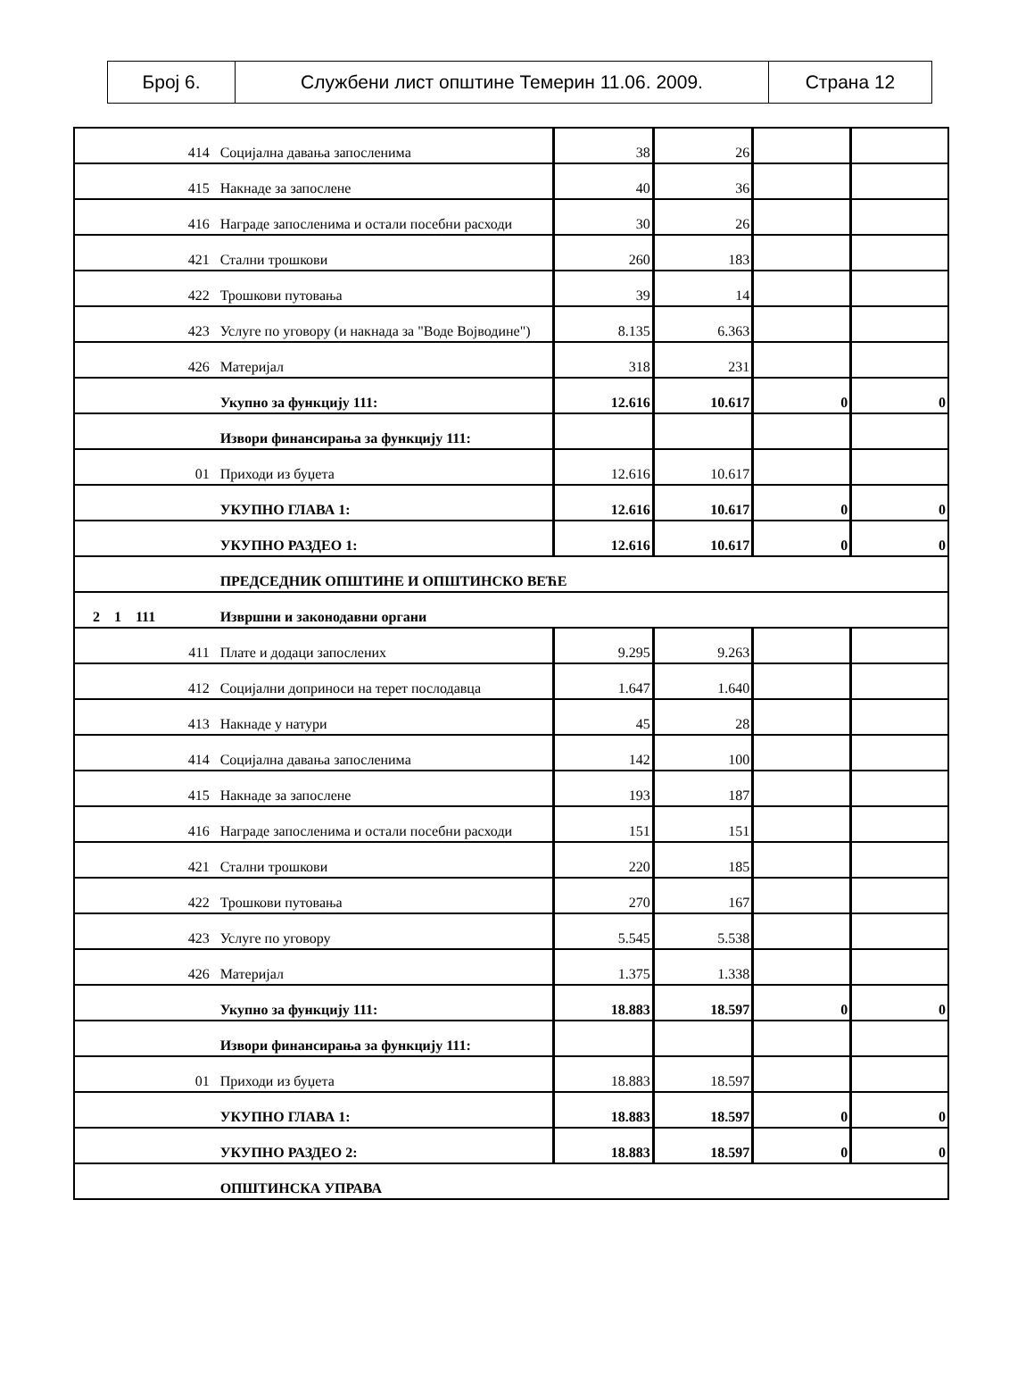| Број 6. | Службени лист општине Темерин 11.06. 2009. | Страна 12 |
| 414 | Социјална давања запосленима | 38 | 26 | | |
| 415 | Накнаде за запослене | 40 | 36 | | |
| 416 | Награде запосленима и остали посебни расходи | 30 | 26 | | |
| 421 | Стални трошкови | 260 | 183 | | |
| 422 | Трошкови путовања | 39 | 14 | | |
| 423 | Услуге по уговору (и накнада за "Воде Војводине") | 8.135 | 6.363 | | |
| 426 | Материјал | 318 | 231 | | |
| | Укупно за функцију 111: | 12.616 | 10.617 | 0 | 0 |
| | Извори финансирања за функцију 111: | | | | |
| 01 | Приходи из буџета | 12.616 | 10.617 | | |
| | УКУПНО ГЛАВА 1: | 12.616 | 10.617 | 0 | 0 |
| | УКУПНО РАЗДЕО 1: | 12.616 | 10.617 | 0 | 0 |
| | ПРЕДСЕДНИК ОПШТИНЕ И ОПШТИНСКО ВЕЋЕ | | | | |
| 2 1 111 | Извршни и законодавни органи | | | | |
| 411 | Плате и додаци запослених | 9.295 | 9.263 | | |
| 412 | Социјални доприноси на терет послодавца | 1.647 | 1.640 | | |
| 413 | Накнаде у натури | 45 | 28 | | |
| 414 | Социјална давања запосленима | 142 | 100 | | |
| 415 | Накнаде за запослене | 193 | 187 | | |
| 416 | Награде запосленима и остали посебни расходи | 151 | 151 | | |
| 421 | Стални трошкови | 220 | 185 | | |
| 422 | Трошкови путовања | 270 | 167 | | |
| 423 | Услуге по уговору | 5.545 | 5.538 | | |
| 426 | Материјал | 1.375 | 1.338 | | |
| | Укупно за функцију 111: | 18.883 | 18.597 | 0 | 0 |
| | Извори финансирања за функцију 111: | | | | |
| 01 | Приходи из буџета | 18.883 | 18.597 | | |
| | УКУПНО ГЛАВА 1: | 18.883 | 18.597 | 0 | 0 |
| | УКУПНО РАЗДЕО 2: | 18.883 | 18.597 | 0 | 0 |
| | ОПШТИНСКА УПРАВА | | | | |